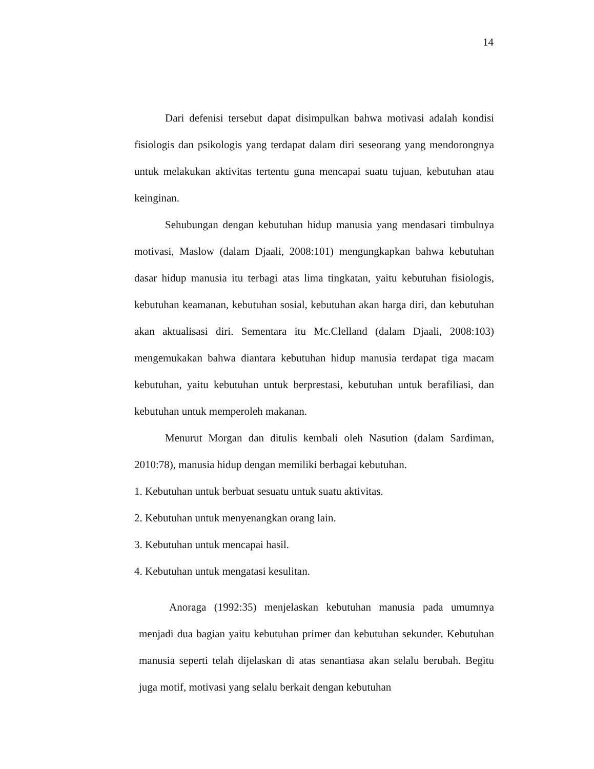14
Dari defenisi tersebut dapat disimpulkan bahwa motivasi adalah kondisi fisiologis dan psikologis yang terdapat dalam diri seseorang yang mendorongnya untuk melakukan aktivitas tertentu guna mencapai suatu tujuan, kebutuhan atau keinginan.
Sehubungan dengan kebutuhan hidup manusia yang mendasari timbulnya motivasi, Maslow (dalam Djaali, 2008:101) mengungkapkan bahwa kebutuhan dasar hidup manusia itu terbagi atas lima tingkatan, yaitu kebutuhan fisiologis, kebutuhan keamanan, kebutuhan sosial, kebutuhan akan harga diri, dan kebutuhan akan aktualisasi diri. Sementara itu Mc.Clelland (dalam Djaali, 2008:103) mengemukakan bahwa diantara kebutuhan hidup manusia terdapat tiga macam kebutuhan, yaitu kebutuhan untuk berprestasi, kebutuhan untuk berafiliasi, dan kebutuhan untuk memperoleh makanan.
Menurut Morgan dan ditulis kembali oleh Nasution (dalam Sardiman, 2010:78), manusia hidup dengan memiliki berbagai kebutuhan.
1. Kebutuhan untuk berbuat sesuatu untuk suatu aktivitas.
2. Kebutuhan untuk menyenangkan orang lain.
3. Kebutuhan untuk mencapai hasil.
4. Kebutuhan untuk mengatasi kesulitan.
Anoraga (1992:35) menjelaskan kebutuhan manusia pada umumnya menjadi dua bagian yaitu kebutuhan primer dan kebutuhan sekunder. Kebutuhan manusia seperti telah dijelaskan di atas senantiasa akan selalu berubah. Begitu juga motif, motivasi yang selalu berkait dengan kebutuhan